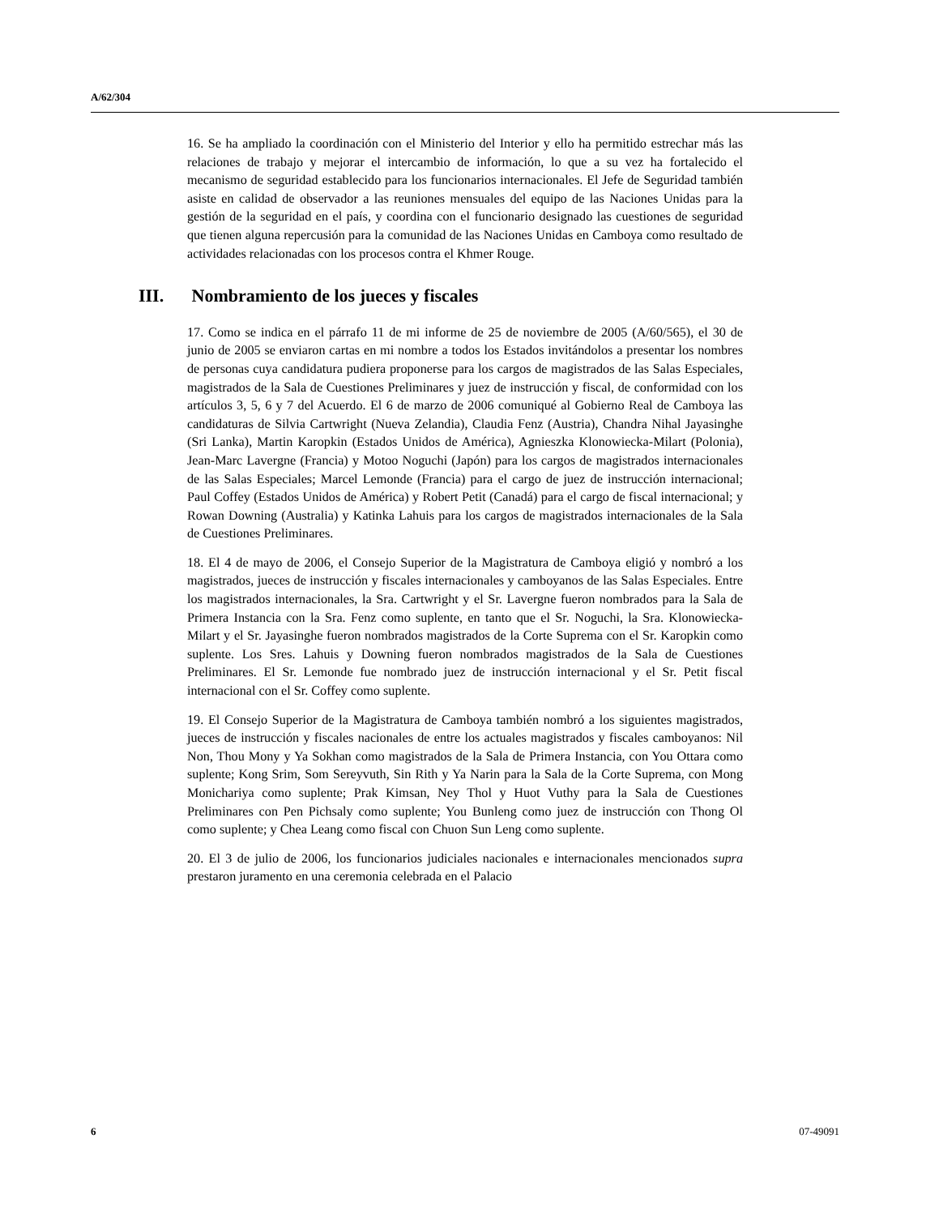A/62/304
16. Se ha ampliado la coordinación con el Ministerio del Interior y ello ha permitido estrechar más las relaciones de trabajo y mejorar el intercambio de información, lo que a su vez ha fortalecido el mecanismo de seguridad establecido para los funcionarios internacionales. El Jefe de Seguridad también asiste en calidad de observador a las reuniones mensuales del equipo de las Naciones Unidas para la gestión de la seguridad en el país, y coordina con el funcionario designado las cuestiones de seguridad que tienen alguna repercusión para la comunidad de las Naciones Unidas en Camboya como resultado de actividades relacionadas con los procesos contra el Khmer Rouge.
III. Nombramiento de los jueces y fiscales
17. Como se indica en el párrafo 11 de mi informe de 25 de noviembre de 2005 (A/60/565), el 30 de junio de 2005 se enviaron cartas en mi nombre a todos los Estados invitándolos a presentar los nombres de personas cuya candidatura pudiera proponerse para los cargos de magistrados de las Salas Especiales, magistrados de la Sala de Cuestiones Preliminares y juez de instrucción y fiscal, de conformidad con los artículos 3, 5, 6 y 7 del Acuerdo. El 6 de marzo de 2006 comuniqué al Gobierno Real de Camboya las candidaturas de Silvia Cartwright (Nueva Zelandia), Claudia Fenz (Austria), Chandra Nihal Jayasinghe (Sri Lanka), Martin Karopkin (Estados Unidos de América), Agnieszka Klonowiecka-Milart (Polonia), Jean-Marc Lavergne (Francia) y Motoo Noguchi (Japón) para los cargos de magistrados internacionales de las Salas Especiales; Marcel Lemonde (Francia) para el cargo de juez de instrucción internacional; Paul Coffey (Estados Unidos de América) y Robert Petit (Canadá) para el cargo de fiscal internacional; y Rowan Downing (Australia) y Katinka Lahuis para los cargos de magistrados internacionales de la Sala de Cuestiones Preliminares.
18. El 4 de mayo de 2006, el Consejo Superior de la Magistratura de Camboya eligió y nombró a los magistrados, jueces de instrucción y fiscales internacionales y camboyanos de las Salas Especiales. Entre los magistrados internacionales, la Sra. Cartwright y el Sr. Lavergne fueron nombrados para la Sala de Primera Instancia con la Sra. Fenz como suplente, en tanto que el Sr. Noguchi, la Sra. Klonowiecka-Milart y el Sr. Jayasinghe fueron nombrados magistrados de la Corte Suprema con el Sr. Karopkin como suplente. Los Sres. Lahuis y Downing fueron nombrados magistrados de la Sala de Cuestiones Preliminares. El Sr. Lemonde fue nombrado juez de instrucción internacional y el Sr. Petit fiscal internacional con el Sr. Coffey como suplente.
19. El Consejo Superior de la Magistratura de Camboya también nombró a los siguientes magistrados, jueces de instrucción y fiscales nacionales de entre los actuales magistrados y fiscales camboyanos: Nil Non, Thou Mony y Ya Sokhan como magistrados de la Sala de Primera Instancia, con You Ottara como suplente; Kong Srim, Som Sereyvuth, Sin Rith y Ya Narin para la Sala de la Corte Suprema, con Mong Monichariya como suplente; Prak Kimsan, Ney Thol y Huot Vuthy para la Sala de Cuestiones Preliminares con Pen Pichsaly como suplente; You Bunleng como juez de instrucción con Thong Ol como suplente; y Chea Leang como fiscal con Chuon Sun Leng como suplente.
20. El 3 de julio de 2006, los funcionarios judiciales nacionales e internacionales mencionados supra prestaron juramento en una ceremonia celebrada en el Palacio
6 07-49091